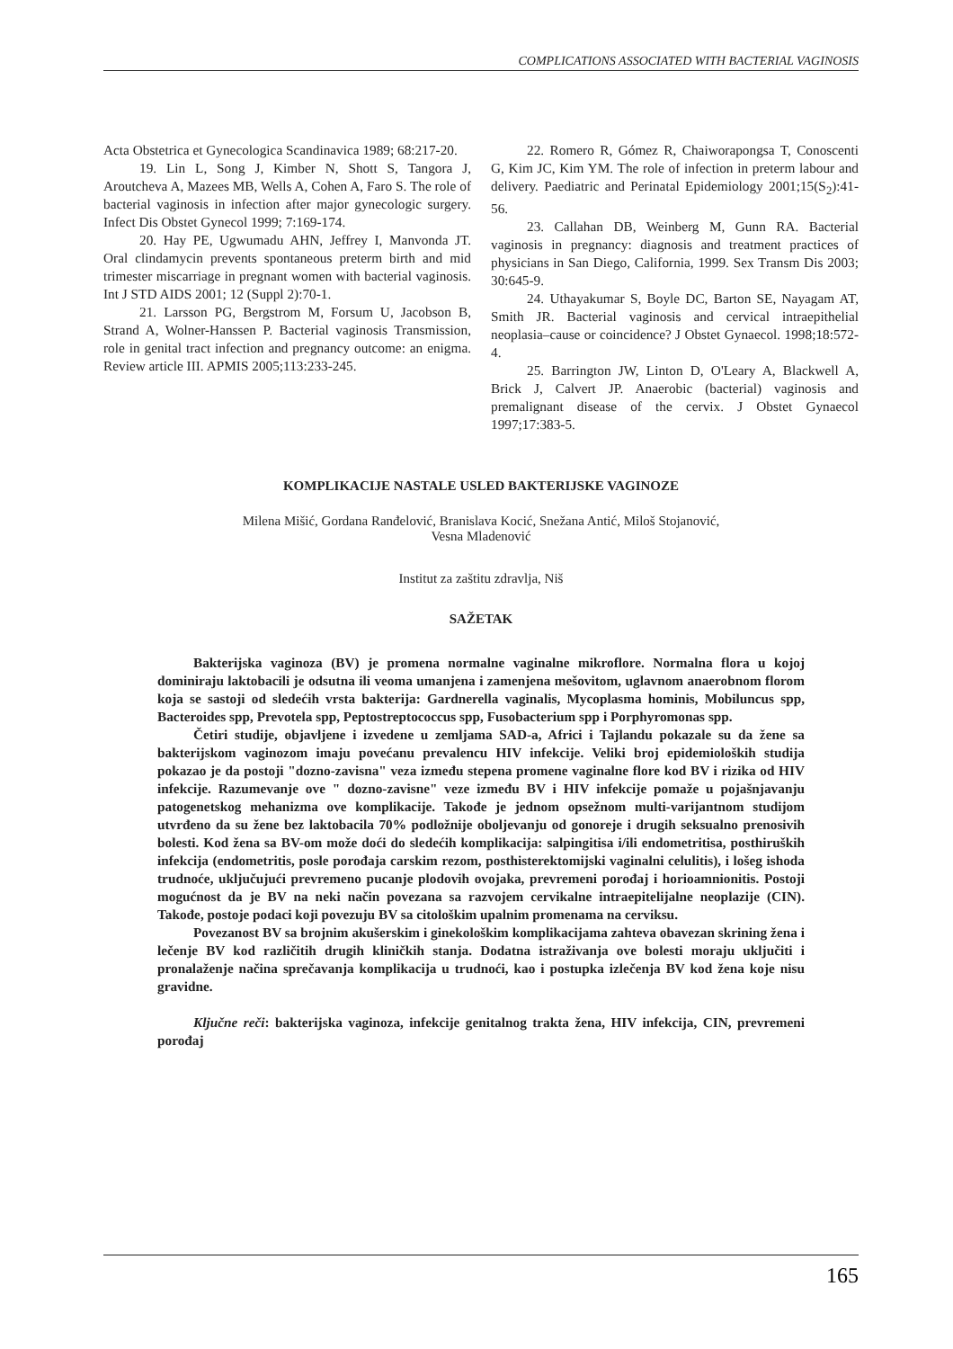COMPLICATIONS ASSOCIATED WITH BACTERIAL VAGINOSIS
Acta Obstetrica et Gynecologica Scandinavica 1989; 68:217-20.
19. Lin L, Song J, Kimber N, Shott S, Tangora J, Aroutcheva A, Mazees MB, Wells A, Cohen A, Faro S. The role of bacterial vaginosis in infection after major gynecologic surgery. Infect Dis Obstet Gynecol 1999; 7:169-174.
20. Hay PE, Ugwumadu AHN, Jeffrey I, Manvonda JT. Oral clindamycin prevents spontaneous preterm birth and mid trimester miscarriage in pregnant women with bacterial vaginosis. Int J STD AIDS 2001; 12 (Suppl 2):70-1.
21. Larsson PG, Bergstrom M, Forsum U, Jacobson B, Strand A, Wolner-Hanssen P. Bacterial vaginosis Transmission, role in genital tract infection and pregnancy outcome: an enigma. Review article III. APMIS 2005;113:233-245.
22. Romero R, Gómez R, Chaiworapongsa T, Conoscenti G, Kim JC, Kim YM. The role of infection in preterm labour and delivery. Paediatric and Perinatal Epidemiology 2001;15(S<sub>2</sub>):41-56.
23. Callahan DB, Weinberg M, Gunn RA. Bacterial vaginosis in pregnancy: diagnosis and treatment practices of physicians in San Diego, California, 1999. Sex Transm Dis 2003; 30:645-9.
24. Uthayakumar S, Boyle DC, Barton SE, Nayagam AT, Smith JR. Bacterial vaginosis and cervical intraepithelial neoplasia–cause or coincidence? J Obstet Gynaecol. 1998;18:572-4.
25. Barrington JW, Linton D, O'Leary A, Blackwell A, Brick J, Calvert JP. Anaerobic (bacterial) vaginosis and premalignant disease of the cervix. J Obstet Gynaecol 1997;17:383-5.
KOMPLIKACIJE NASTALE USLED BAKTERIJSKE VAGINOZE
Milena Mišić, Gordana Ranđelović, Branislava Kocić, Snežana Antić, Miloš Stojanović,
Vesna Mladenović
Institut za zaštitu zdravlja, Niš
SAŽETAK
Bakterijska vaginoza (BV) je promena normalne vaginalne mikroflore. Normalna flora u kojoj dominiraju laktobacili je odsutna ili veoma umanjena i zamenjena mešovitom, uglavnom anaerobnom florom koja se sastoji od sledećih vrsta bakterija: Gardnerella vaginalis, Mycoplasma hominis, Mobiluncus spp, Bacteroides spp, Prevotela spp, Peptostreptococcus spp, Fusobacterium spp i Porphyromonas spp.
Četiri studije, objavljene i izvedene u zemljama SAD-a, Africi i Tajlandu pokazale su da žene sa bakterijskom vaginozom imaju povećanu prevalencu HIV infekcije. Veliki broj epidemioloških studija pokazao je da postoji "dozno-zavisna" veza između stepena promene vaginalne flore kod BV i rizika od HIV infekcije. Razumevanje ove " dozno-zavisne" veze između BV i HIV infekcije pomaže u pojašnjavanju patogenetskog mehanizma ove komplikacije. Takođe je jednom opsežnom multi-varijantnom studijom utvrđeno da su žene bez laktobacila 70% podložnije oboljevanju od gonoreje i drugih seksualno prenosivih bolesti. Kod žena sa BV-om može doći do sledećih komplikacija: salpingitisa i/ili endometritisa, posthiruških infekcija (endometritis, posle porođaja carskim rezom, posthisterektomijski vaginalni celulitis), i lošeg ishoda trudnoće, uključujući prevremeno pucanje plodovih ovojaka, prevremeni porođaj i horioamnionitis. Postoji mogućnost da je BV na neki način povezana sa razvojem cervikalne intraepitelijalne neoplazije (CIN). Takođe, postoje podaci koji povezuju BV sa citološkim upalnim promenama na cerviksu.
Povezanost BV sa brojnim akušerskim i ginekološkim komplikacijama zahteva obavezan skrining žena i lečenje BV kod različitih drugih kliničkih stanja. Dodatna istraživanja ove bolesti moraju uključiti i pronalaženje načina sprečavanja komplikacija u trudnoći, kao i postupka izlečenja BV kod žena koje nisu gravidne.
Ključne reči: bakterijska vaginoza, infekcije genitalnog trakta žena, HIV infekcija, CIN, prevremeni porođaj
165